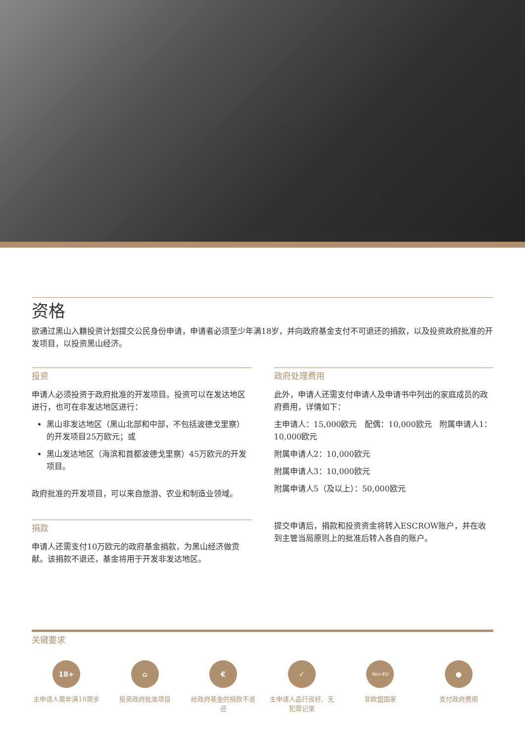资格
欲通过黑山入籍投资计划提交公民身份申请，申请者必须至少年满18岁，并向政府基金支付不可退还的捐款，以及投资政府批准的开发项目，以投资黑山经济。
投资
申请人必须投资于政府批准的开发项目。投资可以在发达地区进行，也可在非发达地区进行：
黑山非发达地区（黑山北部和中部，不包括波德戈里察）的开发项目25万欧元；或
黑山发达地区（海滨和首都波德戈里察）45万欧元的开发项目。
政府批准的开发项目，可以来自旅游、农业和制造业领域。
捐款
申请人还需支付10万欧元的政府基金捐款，为黑山经济做贡献。该捐款不退还，基金将用于开发非发达地区。
政府处理费用
此外，申请人还需支付申请人及申请书中列出的家庭成员的政府费用，详情如下：
主申请人：15,000欧元 配偶：10,000欧元 附属申请人1：10,000欧元
附属申请人2：10,000欧元
附属申请人3：10,000欧元
附属申请人5（及以上）：50,000欧元
提交申请后，捐款和投资资金将转入ESCROW账户，并在收到主管当局原则上的批准后转入各自的账户。
关键要求
18+
主申请人需年满18周岁
⌂
投资政府批准项目
€
给政府基金的捐款不退还
✓
主申请人品行良好、无犯罪记录
Non-EU
非欧盟国家
●
支付政府费用